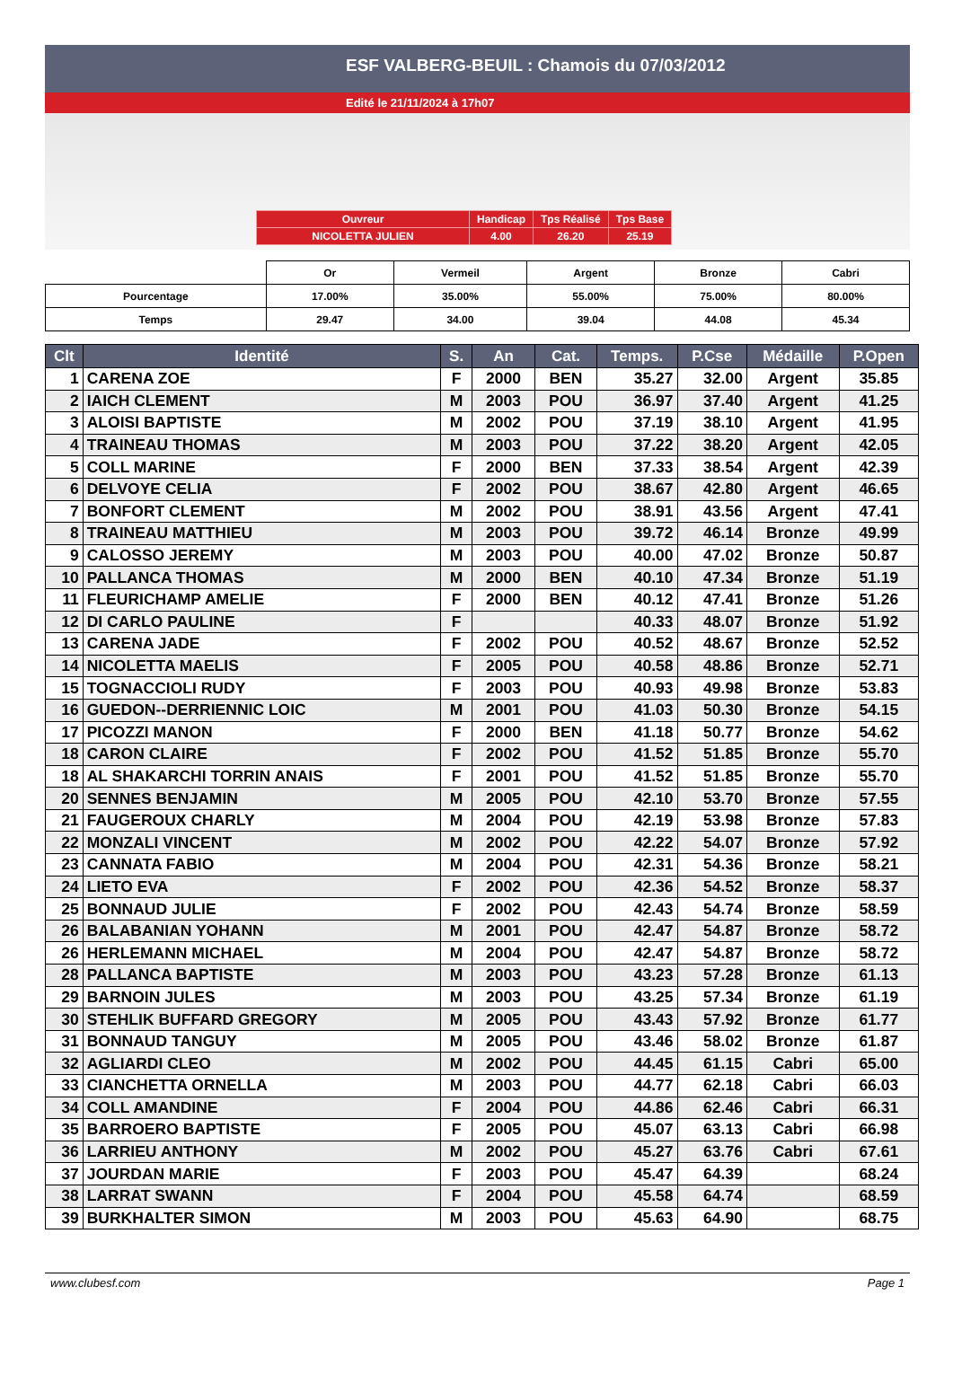ESF VALBERG-BEUIL : Chamois du 07/03/2012
Edité le 21/11/2024 à 17h07
| Ouvreur | Handicap | Tps Réalisé | Tps Base |
| NICOLETTA JULIEN | 4.00 | 26.20 | 25.19 |
| | Or | Vermeil | Argent | Bronze | Cabri |
| Pourcentage | 17.00% | 35.00% | 55.00% | 75.00% | 80.00% |
| Temps | 29.47 | 34.00 | 39.04 | 44.08 | 45.34 |
| Clt | Identité | S. | An | Cat. | Temps. | P.Cse | Médaille | P.Open |
| --- | --- | --- | --- | --- | --- | --- | --- | --- |
| 1 | CARENA ZOE | F | 2000 | BEN | 35.27 | 32.00 | Argent | 35.85 |
| 2 | IAICH CLEMENT | M | 2003 | POU | 36.97 | 37.40 | Argent | 41.25 |
| 3 | ALOISI BAPTISTE | M | 2002 | POU | 37.19 | 38.10 | Argent | 41.95 |
| 4 | TRAINEAU THOMAS | M | 2003 | POU | 37.22 | 38.20 | Argent | 42.05 |
| 5 | COLL MARINE | F | 2000 | BEN | 37.33 | 38.54 | Argent | 42.39 |
| 6 | DELVOYE CELIA | F | 2002 | POU | 38.67 | 42.80 | Argent | 46.65 |
| 7 | BONFORT CLEMENT | M | 2002 | POU | 38.91 | 43.56 | Argent | 47.41 |
| 8 | TRAINEAU MATTHIEU | M | 2003 | POU | 39.72 | 46.14 | Bronze | 49.99 |
| 9 | CALOSSO JEREMY | M | 2003 | POU | 40.00 | 47.02 | Bronze | 50.87 |
| 10 | PALLANCA THOMAS | M | 2000 | BEN | 40.10 | 47.34 | Bronze | 51.19 |
| 11 | FLEURICHAMP AMELIE | F | 2000 | BEN | 40.12 | 47.41 | Bronze | 51.26 |
| 12 | DI CARLO PAULINE | F | | | 40.33 | 48.07 | Bronze | 51.92 |
| 13 | CARENA JADE | F | 2002 | POU | 40.52 | 48.67 | Bronze | 52.52 |
| 14 | NICOLETTA MAELIS | F | 2005 | POU | 40.58 | 48.86 | Bronze | 52.71 |
| 15 | TOGNACCIOLI RUDY | F | 2003 | POU | 40.93 | 49.98 | Bronze | 53.83 |
| 16 | GUEDON--DERRIENNIC LOIC | M | 2001 | POU | 41.03 | 50.30 | Bronze | 54.15 |
| 17 | PICOZZI MANON | F | 2000 | BEN | 41.18 | 50.77 | Bronze | 54.62 |
| 18 | CARON CLAIRE | F | 2002 | POU | 41.52 | 51.85 | Bronze | 55.70 |
| 18 | AL SHAKARCHI TORRIN ANAIS | F | 2001 | POU | 41.52 | 51.85 | Bronze | 55.70 |
| 20 | SENNES BENJAMIN | M | 2005 | POU | 42.10 | 53.70 | Bronze | 57.55 |
| 21 | FAUGEROUX CHARLY | M | 2004 | POU | 42.19 | 53.98 | Bronze | 57.83 |
| 22 | MONZALI VINCENT | M | 2002 | POU | 42.22 | 54.07 | Bronze | 57.92 |
| 23 | CANNATA FABIO | M | 2004 | POU | 42.31 | 54.36 | Bronze | 58.21 |
| 24 | LIETO EVA | F | 2002 | POU | 42.36 | 54.52 | Bronze | 58.37 |
| 25 | BONNAUD JULIE | F | 2002 | POU | 42.43 | 54.74 | Bronze | 58.59 |
| 26 | BALABANIAN YOHANN | M | 2001 | POU | 42.47 | 54.87 | Bronze | 58.72 |
| 26 | HERLEMANN MICHAEL | M | 2004 | POU | 42.47 | 54.87 | Bronze | 58.72 |
| 28 | PALLANCA BAPTISTE | M | 2003 | POU | 43.23 | 57.28 | Bronze | 61.13 |
| 29 | BARNOIN JULES | M | 2003 | POU | 43.25 | 57.34 | Bronze | 61.19 |
| 30 | STEHLIK BUFFARD GREGORY | M | 2005 | POU | 43.43 | 57.92 | Bronze | 61.77 |
| 31 | BONNAUD TANGUY | M | 2005 | POU | 43.46 | 58.02 | Bronze | 61.87 |
| 32 | AGLIARDI CLEO | M | 2002 | POU | 44.45 | 61.15 | Cabri | 65.00 |
| 33 | CIANCHETTA ORNELLA | M | 2003 | POU | 44.77 | 62.18 | Cabri | 66.03 |
| 34 | COLL AMANDINE | F | 2004 | POU | 44.86 | 62.46 | Cabri | 66.31 |
| 35 | BARROERO BAPTISTE | F | 2005 | POU | 45.07 | 63.13 | Cabri | 66.98 |
| 36 | LARRIEU ANTHONY | M | 2002 | POU | 45.27 | 63.76 | Cabri | 67.61 |
| 37 | JOURDAN MARIE | F | 2003 | POU | 45.47 | 64.39 | | 68.24 |
| 38 | LARRAT SWANN | F | 2004 | POU | 45.58 | 64.74 | | 68.59 |
| 39 | BURKHALTER SIMON | M | 2003 | POU | 45.63 | 64.90 | | 68.75 |
www.clubesf.com Page 1